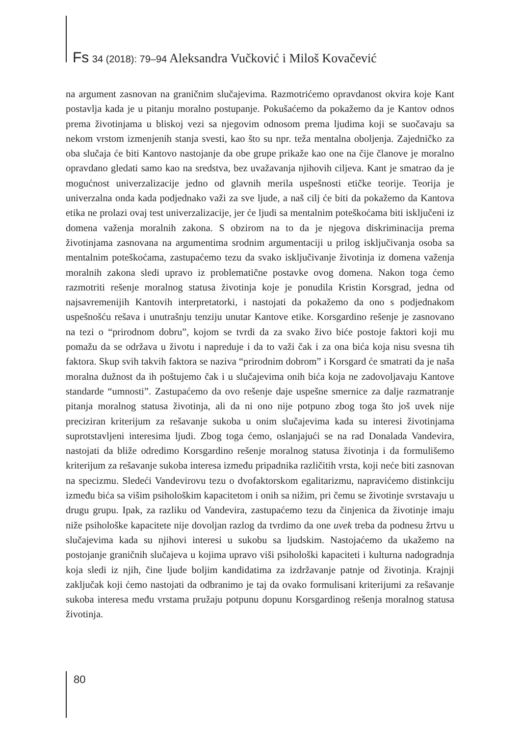Fs 34 (2018): 79–94 Aleksandra Vučković i Miloš Kovačević
na argument zasnovan na graničnim slučajevima. Razmotrićemo opravdanost okvira koje Kant postavlja kada je u pitanju moralno postupanje. Pokušaćemo da pokažemo da je Kantov odnos prema životinjama u bliskoj vezi sa njegovim odnosom prema ljudima koji se suočavaju sa nekom vrstom izmenjenih stanja svesti, kao što su npr. teža mentalna oboljenja. Zajedničko za oba slučaja će biti Kantovo nastojanje da obe grupe prikaže kao one na čije članove je moralno opravdano gledati samo kao na sredstva, bez uvažavanja njihovih ciljeva. Kant je smatrao da je mogućnost univerzalizacije jedno od glavnih merila uspešnosti etičke teorije. Teorija je univerzalna onda kada podjednako važi za sve ljude, a naš cilj će biti da pokažemo da Kantova etika ne prolazi ovaj test univerzalizacije, jer će ljudi sa mentalnim poteškoćama biti isključeni iz domena važenja moralnih zakona. S obzirom na to da je njegova diskriminacija prema životinjama zasnovana na argumentima srodnim argumentaciji u prilog isključivanja osoba sa mentalnim poteškoćama, zastupaćemo tezu da svako isključivanje životinja iz domena važenja moralnih zakona sledi upravo iz problematične postavke ovog domena. Nakon toga ćemo razmotriti rešenje moralnog statusa životinja koje je ponudila Kristin Korsgrad, jedna od najsavremenijih Kantovih interpretatorki, i nastojati da pokažemo da ono s podjednakom uspešnošću rešava i unutrašnju tenziju unutar Kantove etike. Korsgardino rešenje je zasnovano na tezi o “prirodnom dobru”, kojom se tvrdi da za svako živo biće postoje faktori koji mu pomažu da se održava u životu i napreduje i da to važi čak i za ona bića koja nisu svesna tih faktora. Skup svih takvih faktora se naziva “prirodnim dobrom” i Korsgard će smatrati da je naša moralna dužnost da ih poštujemo čak i u slučajevima onih bića koja ne zadovoljavaju Kantove standarde “umnosti”. Zastupaćemo da ovo rešenje daje uspešne smernice za dalje razmatranje pitanja moralnog statusa životinja, ali da ni ono nije potpuno zbog toga što još uvek nije preciziran kriterijum za rešavanje sukoba u onim slučajevima kada su interesi životinjama suprotstavljeni interesima ljudi. Zbog toga ćemo, oslanjajući se na rad Donalada Vandevira, nastojati da bliže odredimo Korsgardino rešenje moralnog statusa životinja i da formulišemo kriterijum za rešavanje sukoba interesa između pripadnika različitih vrsta, koji neće biti zasnovan na specizmu. Sledeći Vandevirovu tezu o dvofaktorskom egalitarizmu, napravićemo distinkciju između bića sa višim psihološkim kapacitetom i onih sa nižim, pri čemu se životinje svrstavaju u drugu grupu. Ipak, za razliku od Vandevira, zastupaćemo tezu da činjenica da životinje imaju niže psihološke kapacitete nije dovoljan razlog da tvrdimo da one uvek treba da podnesu žrtvu u slučajevima kada su njihovi interesi u sukobu sa ljudskim. Nastojaćemo da ukažemo na postojanje graničnih slučajeva u kojima upravo viši psihološki kapaciteti i kulturna nadogradnja koja sledi iz njih, čine ljude boljim kandidatima za izdržavanje patnje od životinja. Krajnji zaključak koji ćemo nastojati da odbranimo je taj da ovako formulisani kriterijumi za rešavanje sukoba interesa među vrstama pružaju potpunu dopunu Korsgardinog rešenja moralnog statusa životinja.
80